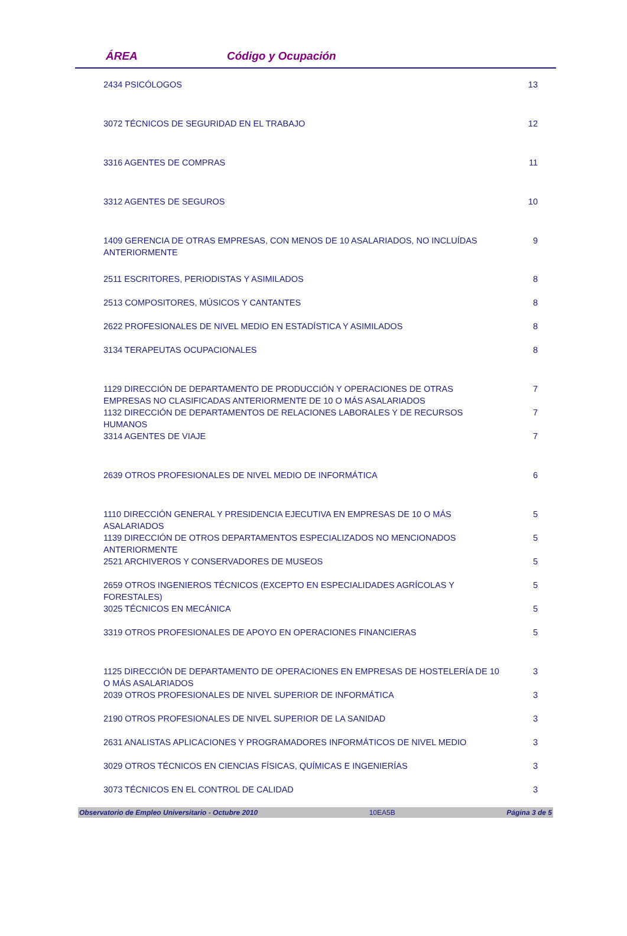ÁREA Código y Ocupación
| 2434 PSICÓLOGOS | 13 |
| 3072 TÉCNICOS DE SEGURIDAD EN EL TRABAJO | 12 |
| 3316 AGENTES DE COMPRAS | 11 |
| 3312 AGENTES DE SEGUROS | 10 |
| 1409 GERENCIA DE OTRAS EMPRESAS, CON MENOS DE 10 ASALARIADOS, NO INCLUÍDAS ANTERIORMENTE | 9 |
| 2511 ESCRITORES, PERIODISTAS Y ASIMILADOS | 8 |
| 2513 COMPOSITORES, MÚSICOS Y CANTANTES | 8 |
| 2622 PROFESIONALES DE NIVEL MEDIO EN ESTADÍSTICA Y ASIMILADOS | 8 |
| 3134 TERAPEUTAS OCUPACIONALES | 8 |
| 1129 DIRECCIÓN DE DEPARTAMENTO DE PRODUCCIÓN Y OPERACIONES DE OTRAS EMPRESAS NO CLASIFICADAS ANTERIORMENTE DE 10 O MÁS ASALARIADOS | 7 |
| 1132 DIRECCIÓN DE DEPARTAMENTOS DE RELACIONES LABORALES Y DE RECURSOS HUMANOS | 7 |
| 3314 AGENTES DE VIAJE | 7 |
| 2639 OTROS PROFESIONALES DE NIVEL MEDIO DE INFORMÁTICA | 6 |
| 1110 DIRECCIÓN GENERAL Y PRESIDENCIA EJECUTIVA EN EMPRESAS DE 10 O MÁS ASALARIADOS | 5 |
| 1139 DIRECCIÓN DE OTROS DEPARTAMENTOS ESPECIALIZADOS NO MENCIONADOS ANTERIORMENTE | 5 |
| 2521 ARCHIVEROS Y CONSERVADORES DE MUSEOS | 5 |
| 2659 OTROS INGENIEROS TÉCNICOS (EXCEPTO EN ESPECIALIDADES AGRÍCOLAS Y FORESTALES) | 5 |
| 3025 TÉCNICOS EN MECÁNICA | 5 |
| 3319 OTROS PROFESIONALES DE APOYO EN OPERACIONES FINANCIERAS | 5 |
| 1125 DIRECCIÓN DE DEPARTAMENTO DE OPERACIONES EN EMPRESAS DE HOSTELERÍA DE 10 O MÁS ASALARIADOS | 3 |
| 2039 OTROS PROFESIONALES DE NIVEL SUPERIOR DE INFORMÁTICA | 3 |
| 2190 OTROS PROFESIONALES DE NIVEL SUPERIOR DE LA SANIDAD | 3 |
| 2631 ANALISTAS APLICACIONES Y PROGRAMADORES INFORMÁTICOS DE NIVEL MEDIO | 3 |
| 3029 OTROS TÉCNICOS EN CIENCIAS FÍSICAS, QUÍMICAS E INGENIERÍAS | 3 |
| 3073 TÉCNICOS EN EL CONTROL DE CALIDAD | 3 |
Observatorio de Empleo Universitario - Octubre 2010 10EA5B Página 3 de 5